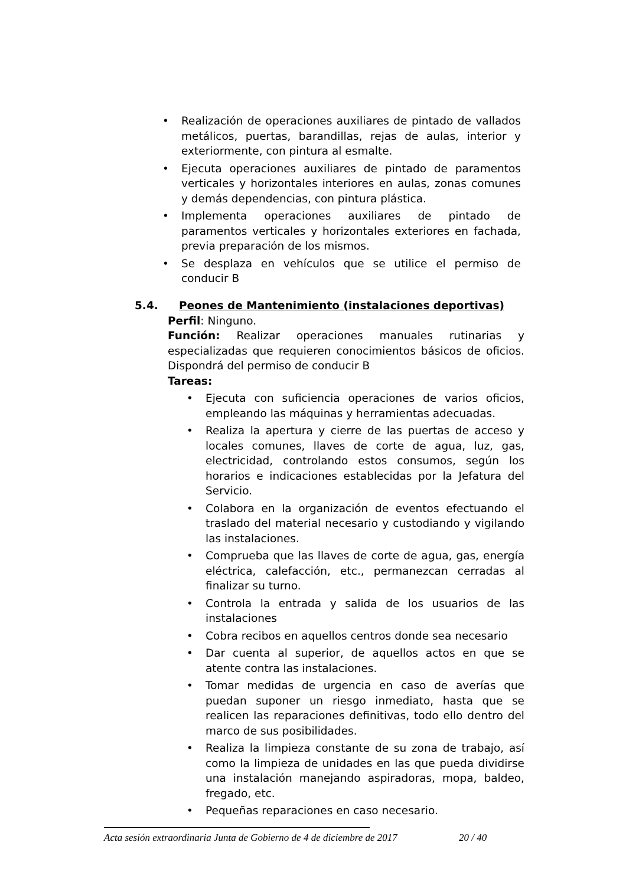• Realización de operaciones auxiliares de pintado de vallados metálicos, puertas, barandillas, rejas de aulas, interior y exteriormente, con pintura al esmalte.
• Ejecuta operaciones auxiliares de pintado de paramentos verticales y horizontales interiores en aulas, zonas comunes y demás dependencias, con pintura plástica.
• Implementa operaciones auxiliares de pintado de paramentos verticales y horizontales exteriores en fachada, previa preparación de los mismos.
• Se desplaza en vehículos que se utilice el permiso de conducir B
5.4. Peones de Mantenimiento (instalaciones deportivas)
Perfil: Ninguno.
Función: Realizar operaciones manuales rutinarias y especializadas que requieren conocimientos básicos de oficios. Dispondrá del permiso de conducir B
Tareas:
• Ejecuta con suficiencia operaciones de varios oficios, empleando las máquinas y herramientas adecuadas.
• Realiza la apertura y cierre de las puertas de acceso y locales comunes, llaves de corte de agua, luz, gas, electricidad, controlando estos consumos, según los horarios e indicaciones establecidas por la Jefatura del Servicio.
• Colabora en la organización de eventos efectuando el traslado del material necesario y custodiando y vigilando las instalaciones.
• Comprueba que las llaves de corte de agua, gas, energía eléctrica, calefacción, etc., permanezcan cerradas al finalizar su turno.
• Controla la entrada y salida de los usuarios de las instalaciones
• Cobra recibos en aquellos centros donde sea necesario
• Dar cuenta al superior, de aquellos actos en que se atente contra las instalaciones.
• Tomar medidas de urgencia en caso de averías que puedan suponer un riesgo inmediato, hasta que se realicen las reparaciones definitivas, todo ello dentro del marco de sus posibilidades.
• Realiza la limpieza constante de su zona de trabajo, así como la limpieza de unidades en las que pueda dividirse una instalación manejando aspiradoras, mopa, baldeo, fregado, etc.
• Pequeñas reparaciones en caso necesario.
Acta sesión extraordinaria Junta de Gobierno de 4 de diciembre de 2017 20 / 40